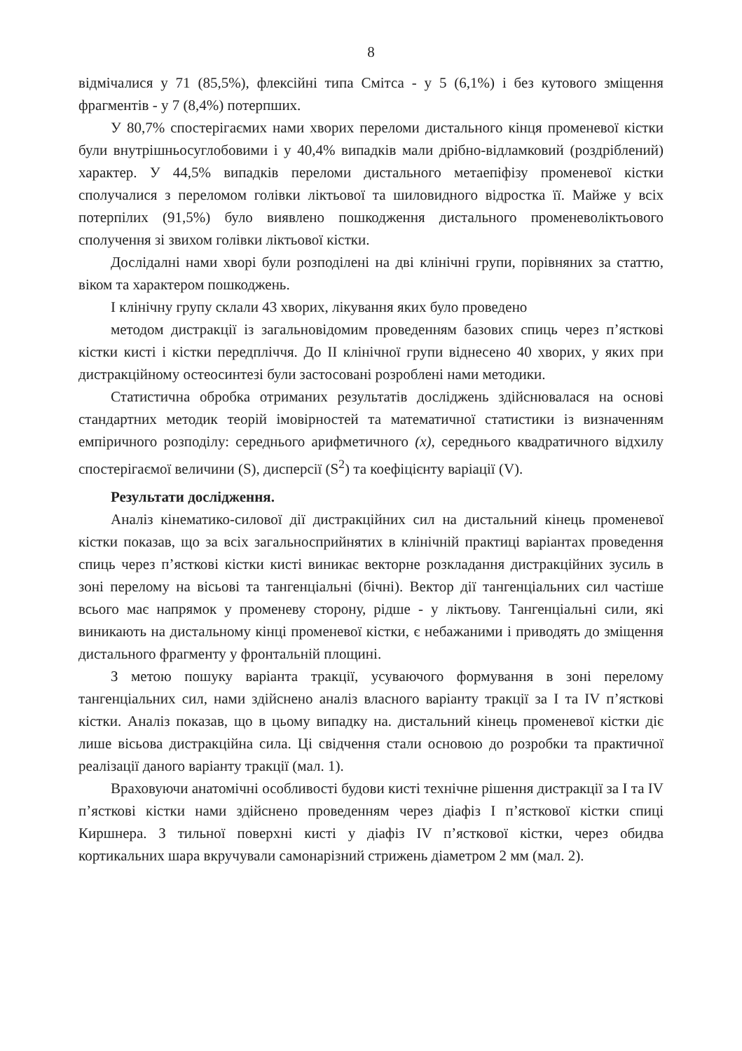8
відмічалися у 71 (85,5%), флексійні типа Смітса - у 5 (6,1%) і без кутового зміщення фрагментів - у 7 (8,4%) потерпших.
У 80,7% спостерігаємих нами хворих переломи дистального кінця променевої кістки були внутрішньосуглобовими і у 40,4% випадків мали дрібно-відламковий (роздріблений) характер. У 44,5% випадків переломи дистального метаепіфізу променевої кістки сполучалися з переломом голівки ліктьової та шиловидного відростка її. Майже у всіх потерпілих (91,5%) було виявлено пошкодження дистального променеволіктьового сполучення зі звихом голівки ліктьової кістки.
Дослідалні нами хворі були розподілені на дві клінічні групи, порівняних за статтю, віком та характером пошкоджень.
I клінічну групу склали 43 хворих, лікування яких було проведено
методом дистракції із загальновідомим проведенням базових спиць через п’ясткові кістки кисті і кістки передпліччя. До II клінічної групи віднесено 40 хворих, у яких при дистракційному остеосинтезі були застосовані розроблені нами методики.
Статистична обробка отриманих результатів досліджень здійснювалася на основі стандартних методик теорій імовірностей та математичної статистики із визначенням емпіричного розподілу: середнього арифметичного (x), середнього квадратичного відхилу спостерігаємої величини (S), дисперсії (S<sup>2</sup>) та коефіцієнту варіації (V).
Результати дослідження.
Аналіз кінематико-силової дії дистракційних сил на дистальний кінець променевої кістки показав, що за всіх загальносприйнятих в клінічній практиці варіантах проведення спиць через п’ясткові кістки кисті виникає векторне розкладання дистракційних зусиль в зоні перелому на вісьові та тангенціальні (бічні). Вектор дії тангенціальних сил частіше всього має напрямок у променеву сторону, рідше - у ліктьову. Тангенціальні сили, які виникають на дистальному кінці променевої кістки, є небажаними і приводять до зміщення дистального фрагменту у фронтальній площині.
З метою пошуку варіанта тракції, усуваючого формування в зоні перелому тангенціальних сил, нами здійснено аналіз власного варіанту тракції за I та IV п’ясткові кістки. Аналіз показав, що в цьому випадку на. дистальний кінець променевої кістки діє лише вісьова дистракційна сила. Ці свідчення стали основою до розробки та практичної реалізації даного варіанту тракції (мал. 1).
Враховуючи анатомічні особливості будови кисті технічне рішення дистракції за I та IV п’ясткові кістки нами здійснено проведенням через діафіз I п’ясткової кістки спиці Киршнера. З тильної поверхні кисті у діафіз IV п’ясткової кістки, через обидва кортикальних шара вкручували самонарізний стрижень діаметром 2 мм (мал. 2).